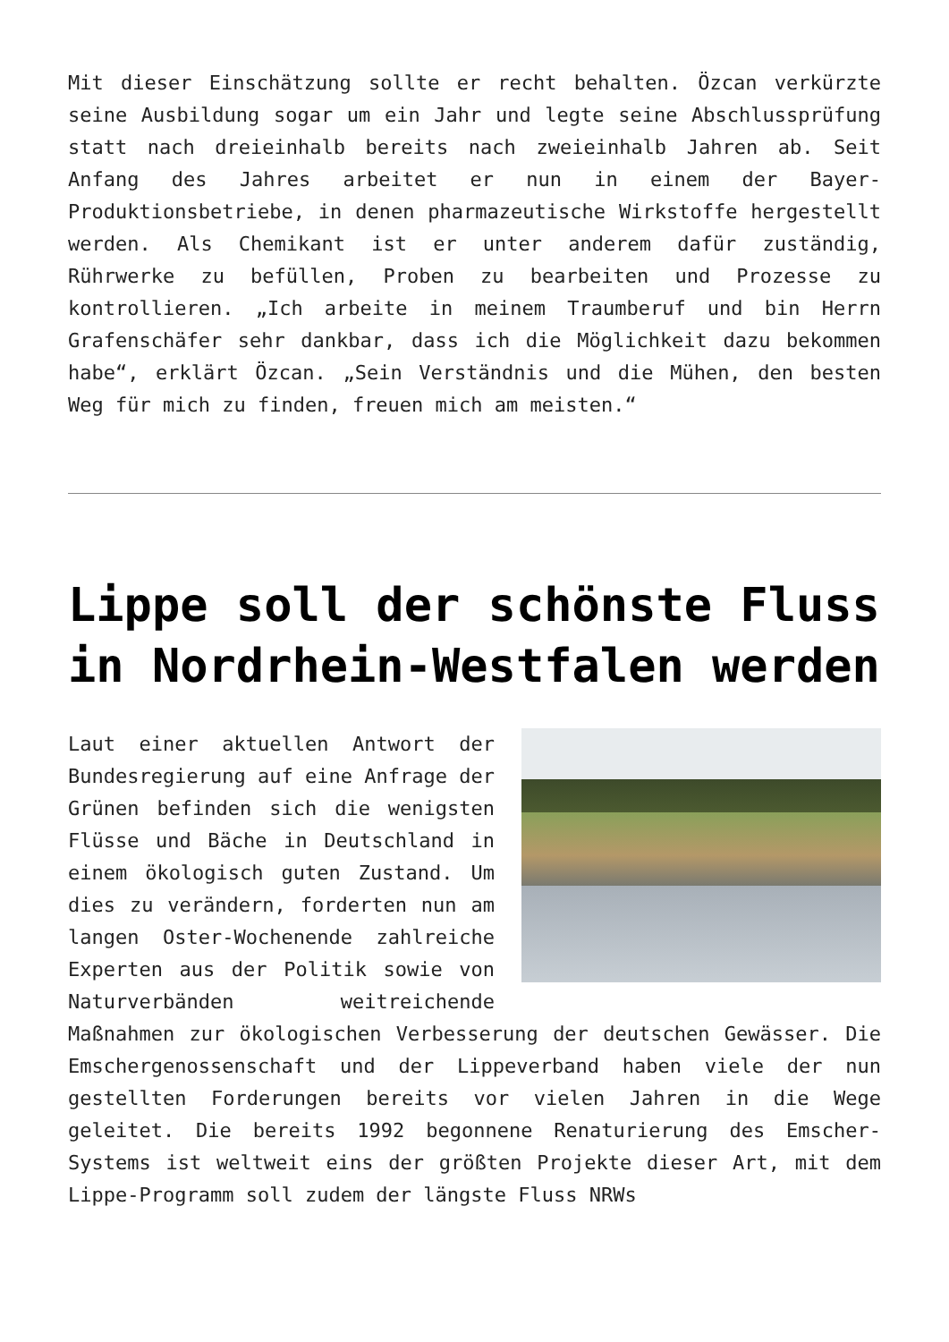Mit dieser Einschätzung sollte er recht behalten. Özcan verkürzte seine Ausbildung sogar um ein Jahr und legte seine Abschlussprüfung statt nach dreieinhalb bereits nach zweieinhalb Jahren ab. Seit Anfang des Jahres arbeitet er nun in einem der Bayer-Produktionsbetriebe, in denen pharmazeutische Wirkstoffe hergestellt werden. Als Chemikant ist er unter anderem dafür zuständig, Rührwerke zu befüllen, Proben zu bearbeiten und Prozesse zu kontrollieren. „Ich arbeite in meinem Traumberuf und bin Herrn Grafenschäfer sehr dankbar, dass ich die Möglichkeit dazu bekommen habe“, erklärt Özcan. „Sein Verständnis und die Mühen, den besten Weg für mich zu finden, freuen mich am meisten.“
Lippe soll der schönste Fluss in Nordrhein-Westfalen werden
Laut einer aktuellen Antwort der Bundesregierung auf eine Anfrage der Grünen befinden sich die wenigsten Flüsse und Bäche in Deutschland in einem ökologisch guten Zustand. Um dies zu verändern, forderten nun am langen Oster-Wochenende zahlreiche Experten aus der Politik sowie von Naturverbänden weitreichende Maßnahmen zur ökologischen Verbesserung der deutschen Gewässer. Die Emschergenossenschaft und der Lippeverband haben viele der nun gestellten Forderungen bereits vor vielen Jahren in die Wege geleitet. Die bereits 1992 begonnene Renaturierung des Emscher-Systems ist weltweit eins der größten Projekte dieser Art, mit dem Lippe-Programm soll zudem der längste Fluss NRWs